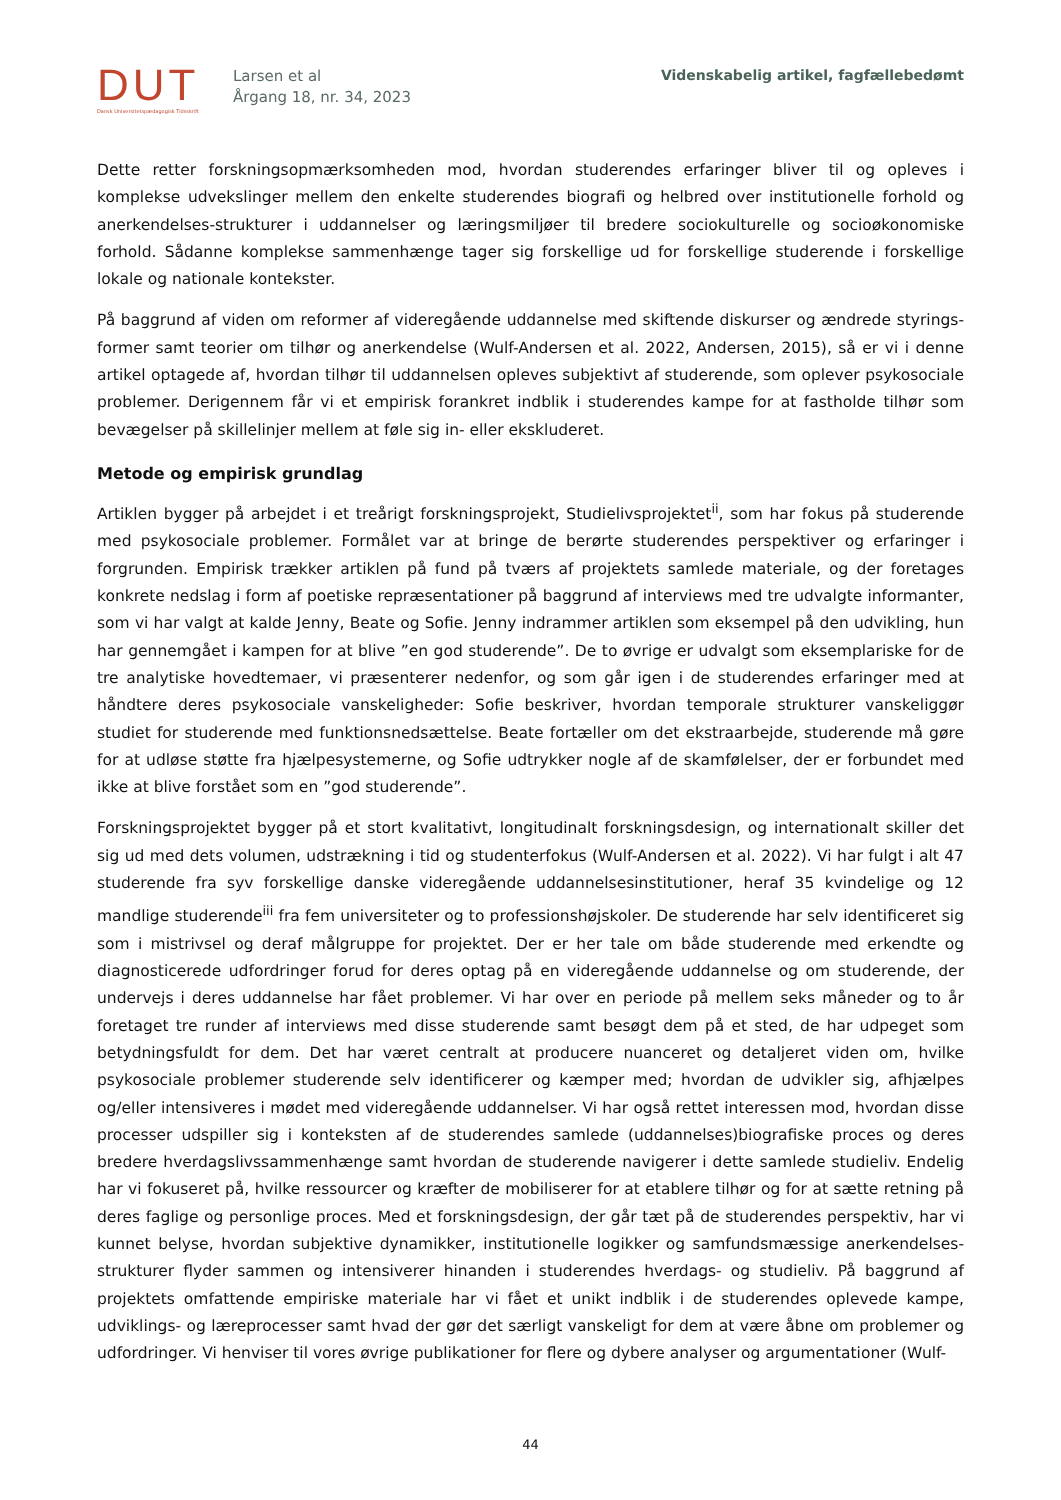DUT
Dansk Universitetspædagogisk Tidsskrift
Larsen et al
Årgang 18, nr. 34, 2023
Videnskabelig artikel, fagfællebedømt
Dette retter forskningsopmærksomheden mod, hvordan studerendes erfaringer bliver til og opleves i komplekse udvekslinger mellem den enkelte studerendes biografi og helbred over institutionelle forhold og anerkendelses-strukturer i uddannelser og læringsmiljøer til bredere sociokulturelle og socioøkonomiske forhold. Sådanne komplekse sammenhænge tager sig forskellige ud for forskellige studerende i forskellige lokale og nationale kontekster.
På baggrund af viden om reformer af videregående uddannelse med skiftende diskurser og ændrede styrings-former samt teorier om tilhør og anerkendelse (Wulf-Andersen et al. 2022, Andersen, 2015), så er vi i denne artikel optagede af, hvordan tilhør til uddannelsen opleves subjektivt af studerende, som oplever psykosociale problemer. Derigennem får vi et empirisk forankret indblik i studerendes kampe for at fastholde tilhør som bevægelser på skillelinjer mellem at føle sig in- eller ekskluderet.
Metode og empirisk grundlag
Artiklen bygger på arbejdet i et treårigt forskningsprojekt, Studielivsprojektet<sup>ii</sup>, som har fokus på studerende med psykosociale problemer. Formålet var at bringe de berørte studerendes perspektiver og erfaringer i forgrunden. Empirisk trækker artiklen på fund på tværs af projektets samlede materiale, og der foretages konkrete nedslag i form af poetiske repræsentationer på baggrund af interviews med tre udvalgte informanter, som vi har valgt at kalde Jenny, Beate og Sofie. Jenny indrammer artiklen som eksempel på den udvikling, hun har gennemgået i kampen for at blive ”en god studerende”. De to øvrige er udvalgt som eksemplariske for de tre analytiske hovedtemaer, vi præsenterer nedenfor, og som går igen i de studerendes erfaringer med at håndtere deres psykosociale vanskeligheder: Sofie beskriver, hvordan temporale strukturer vanskeliggør studiet for studerende med funktionsnedsættelse. Beate fortæller om det ekstraarbejde, studerende må gøre for at udløse støtte fra hjælpesystemerne, og Sofie udtrykker nogle af de skamfølelser, der er forbundet med ikke at blive forstået som en ”god studerende”.
Forskningsprojektet bygger på et stort kvalitativt, longitudinalt forskningsdesign, og internationalt skiller det sig ud med dets volumen, udstrækning i tid og studenterfokus (Wulf-Andersen et al. 2022). Vi har fulgt i alt 47 studerende fra syv forskellige danske videregående uddannelsesinstitutioner, heraf 35 kvindelige og 12 mandlige studerende<sup>iii</sup> fra fem universiteter og to professionshøjskoler. De studerende har selv identificeret sig som i mistrivsel og deraf målgruppe for projektet. Der er her tale om både studerende med erkendte og diagnosticerede udfordringer forud for deres optag på en videregående uddannelse og om studerende, der undervejs i deres uddannelse har fået problemer. Vi har over en periode på mellem seks måneder og to år foretaget tre runder af interviews med disse studerende samt besøgt dem på et sted, de har udpeget som betydningsfuldt for dem. Det har været centralt at producere nuanceret og detaljeret viden om, hvilke psykosociale problemer studerende selv identificerer og kæmper med; hvordan de udvikler sig, afhjælpes og/eller intensiveres i mødet med videregående uddannelser. Vi har også rettet interessen mod, hvordan disse processer udspiller sig i konteksten af de studerendes samlede (uddannelses)biografiske proces og deres bredere hverdagslivssammenhænge samt hvordan de studerende navigerer i dette samlede studieliv. Endelig har vi fokuseret på, hvilke ressourcer og kræfter de mobiliserer for at etablere tilhør og for at sætte retning på deres faglige og personlige proces. Med et forskningsdesign, der går tæt på de studerendes perspektiv, har vi kunnet belyse, hvordan subjektive dynamikker, institutionelle logikker og samfundsmæssige anerkendelses-strukturer flyder sammen og intensiverer hinanden i studerendes hverdags- og studieliv. På baggrund af projektets omfattende empiriske materiale har vi fået et unikt indblik i de studerendes oplevede kampe, udviklings- og læreprocesser samt hvad der gør det særligt vanskeligt for dem at være åbne om problemer og udfordringer. Vi henviser til vores øvrige publikationer for flere og dybere analyser og argumentationer (Wulf-
44